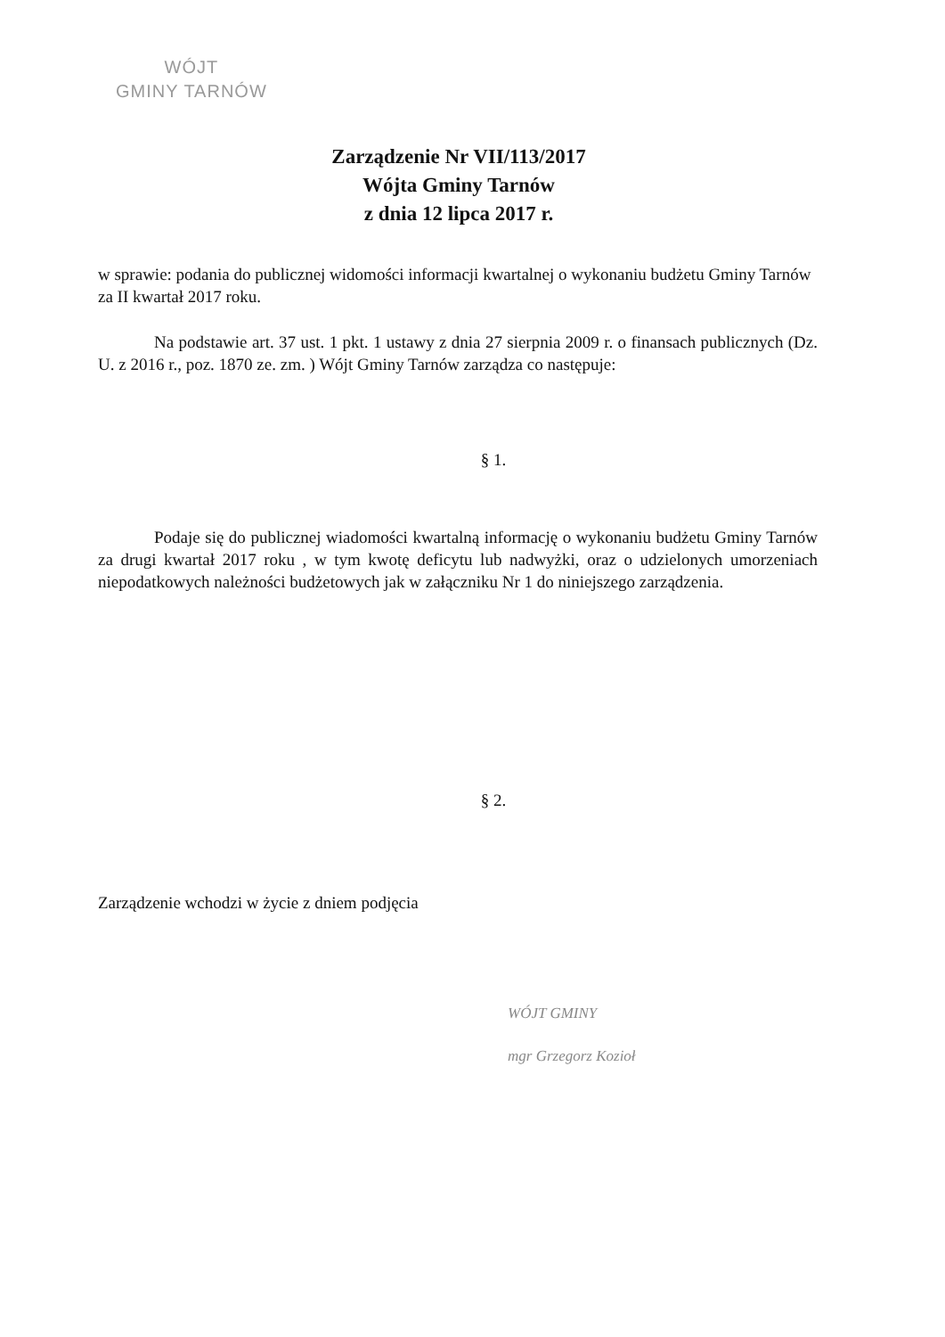WÓJT
GMINY TARNÓW
Zarządzenie Nr VII/113/2017
Wójta Gminy Tarnów
z dnia 12 lipca 2017 r.
w sprawie: podania do publicznej widomości informacji kwartalnej o wykonaniu budżetu Gminy Tarnów za II kwartał 2017 roku.
Na podstawie art. 37 ust. 1 pkt. 1 ustawy z dnia 27 sierpnia 2009 r. o finansach publicznych (Dz. U. z 2016 r., poz. 1870 ze. zm. ) Wójt Gminy Tarnów zarządza co następuje:
§ 1.
Podaje się do publicznej wiadomości kwartalną informację o wykonaniu budżetu Gminy Tarnów za drugi kwartał 2017 roku , w tym kwotę deficytu lub nadwyżki, oraz o udzielonych umorzeniach niepodatkowych należności budżetowych jak w załączniku Nr 1 do niniejszego zarządzenia.
§ 2.
Zarządzenie wchodzi w życie z dniem podjęcia
WÓJT GMINY
mgr Grzegorz Kozioł